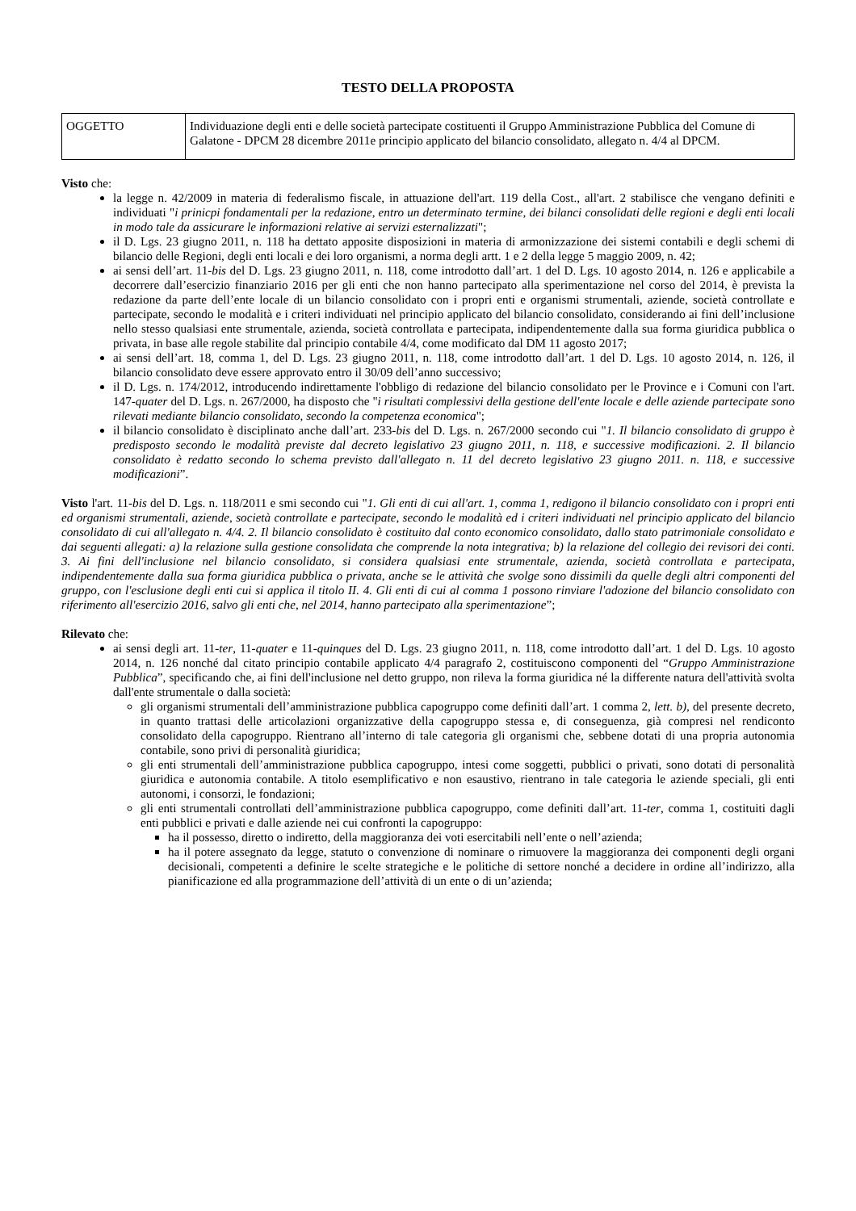TESTO DELLA PROPOSTA
| OGGETTO | Individuazione degli enti e delle società partecipate costituenti il Gruppo Amministrazione Pubblica del Comune di Galatone - DPCM 28 dicembre 2011e principio applicato del bilancio consolidato, allegato n. 4/4 al DPCM. |
Visto che:
la legge n. 42/2009 in materia di federalismo fiscale, in attuazione dell'art. 119 della Cost., all'art. 2 stabilisce che vengano definiti e individuati "i prinicpi fondamentali per la redazione, entro un determinato termine, dei bilanci consolidati delle regioni e degli enti locali in modo tale da assicurare le informazioni relative ai servizi esternalizzati";
il D. Lgs. 23 giugno 2011, n. 118 ha dettato apposite disposizioni in materia di armonizzazione dei sistemi contabili e degli schemi di bilancio delle Regioni, degli enti locali e dei loro organismi, a norma degli artt. 1 e 2 della legge 5 maggio 2009, n. 42;
ai sensi dell’art. 11-bis del D. Lgs. 23 giugno 2011, n. 118, come introdotto dall’art. 1 del D. Lgs. 10 agosto 2014, n. 126 e applicabile a decorrere dall’esercizio finanziario 2016 per gli enti che non hanno partecipato alla sperimentazione nel corso del 2014, è prevista la redazione da parte dell’ente locale di un bilancio consolidato con i propri enti e organismi strumentali, aziende, società controllate e partecipate, secondo le modalità e i criteri individuati nel principio applicato del bilancio consolidato, considerando ai fini dell’inclusione nello stesso qualsiasi ente strumentale, azienda, società controllata e partecipata, indipendentemente dalla sua forma giuridica pubblica o privata, in base alle regole stabilite dal principio contabile 4/4, come modificato dal DM 11 agosto 2017;
ai sensi dell’art. 18, comma 1, del D. Lgs. 23 giugno 2011, n. 118, come introdotto dall’art. 1 del D. Lgs. 10 agosto 2014, n. 126, il bilancio consolidato deve essere approvato entro il 30/09 dell’anno successivo;
il D. Lgs. n. 174/2012, introducendo indirettamente l'obbligo di redazione del bilancio consolidato per le Province e i Comuni con l'art. 147-quater del D. Lgs. n. 267/2000, ha disposto che "i risultati complessivi della gestione dell'ente locale e delle aziende partecipate sono rilevati mediante bilancio consolidato, secondo la competenza economica";
il bilancio consolidato è disciplinato anche dall’art. 233-bis del D. Lgs. n. 267/2000 secondo cui "1. Il bilancio consolidato di gruppo è predisposto secondo le modalità previste dal decreto legislativo 23 giugno 2011, n. 118, e successive modificazioni. 2. Il bilancio consolidato è redatto secondo lo schema previsto dall'allegato n. 11 del decreto legislativo 23 giugno 2011. n. 118, e successive modificazioni”.
Visto l'art. 11-bis del D. Lgs. n. 118/2011 e smi secondo cui "1. Gli enti di cui all'art. 1, comma 1, redigono il bilancio consolidato con i propri enti ed organismi strumentali, aziende, società controllate e partecipate, secondo le modalità ed i criteri individuati nel principio applicato del bilancio consolidato di cui all'allegato n. 4/4. 2. Il bilancio consolidato è costituito dal conto economico consolidato, dallo stato patrimoniale consolidato e dai seguenti allegati: a) la relazione sulla gestione consolidata che comprende la nota integrativa; b) la relazione del collegio dei revisori dei conti. 3. Ai fini dell'inclusione nel bilancio consolidato, si considera qualsiasi ente strumentale, azienda, società controllata e partecipata, indipendentemente dalla sua forma giuridica pubblica o privata, anche se le attività che svolge sono dissimili da quelle degli altri componenti del gruppo, con l'esclusione degli enti cui si applica il titolo II. 4. Gli enti di cui al comma 1 possono rinviare l'adozione del bilancio consolidato con riferimento all'esercizio 2016, salvo gli enti che, nel 2014, hanno partecipato alla sperimentazione”;
Rilevato che:
ai sensi degli art. 11-ter, 11-quater e 11-quinques del D. Lgs. 23 giugno 2011, n. 118, come introdotto dall’art. 1 del D. Lgs. 10 agosto 2014, n. 126 nonché dal citato principio contabile applicato 4/4 paragrafo 2, costituiscono componenti del “Gruppo Amministrazione Pubblica”, specificando che, ai fini dell'inclusione nel detto gruppo, non rileva la forma giuridica né la differente natura dell'attività svolta dall'ente strumentale o dalla società:
gli organismi strumentali dell’amministrazione pubblica capogruppo come definiti dall’art. 1 comma 2, lett. b), del presente decreto, in quanto trattasi delle articolazioni organizzative della capogruppo stessa e, di conseguenza, già compresi nel rendiconto consolidato della capogruppo. Rientrano all’interno di tale categoria gli organismi che, sebbene dotati di una propria autonomia contabile, sono privi di personalità giuridica;
gli enti strumentali dell’amministrazione pubblica capogruppo, intesi come soggetti, pubblici o privati, sono dotati di personalità giuridica e autonomia contabile. A titolo esemplificativo e non esaustivo, rientrano in tale categoria le aziende speciali, gli enti autonomi, i consorzi, le fondazioni;
gli enti strumentali controllati dell’amministrazione pubblica capogruppo, come definiti dall’art. 11-ter, comma 1, costituiti dagli enti pubblici e privati e dalle aziende nei cui confronti la capogruppo:
ha il possesso, diretto o indiretto, della maggioranza dei voti esercitabili nell’ente o nell’azienda;
ha il potere assegnato da legge, statuto o convenzione di nominare o rimuovere la maggioranza dei componenti degli organi decisionali, competenti a definire le scelte strategiche e le politiche di settore nonché a decidere in ordine all’indirizzo, alla pianificazione ed alla programmazione dell’attività di un ente o di un’azienda;